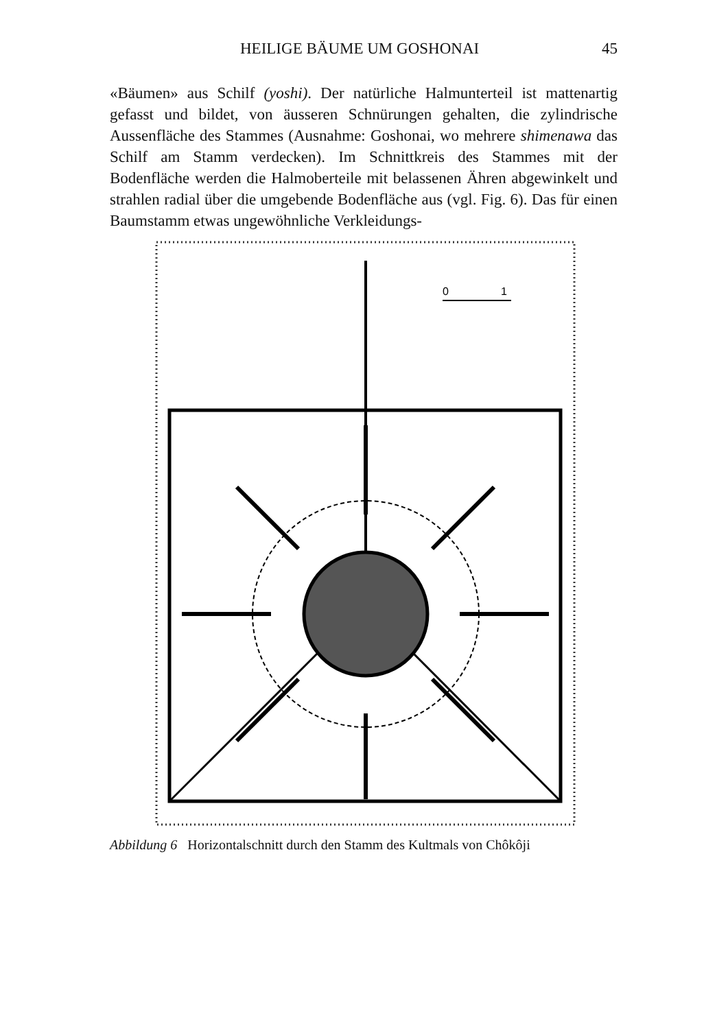HEILIGE BÄUME UM GOSHONAI 45
«Bäumen» aus Schilf (yoshi). Der natürliche Halmunterteil ist mattenartig gefasst und bildet, von äusseren Schnürungen gehalten, die zylindrische Aussenfläche des Stammes (Ausnahme: Goshonai, wo mehrere shimenawa das Schilf am Stamm verdecken). Im Schnittkreis des Stammes mit der Bodenfläche werden die Halmoberteile mit belassenen Ähren abgewinkelt und strahlen radial über die umgebende Bodenfläche aus (vgl. Fig. 6). Das für einen Baumstamm etwas ungewöhnliche Verkleidungs-
0
1
Abbildung 6 Horizontalschnitt durch den Stamm des Kultmals von Chôkôji